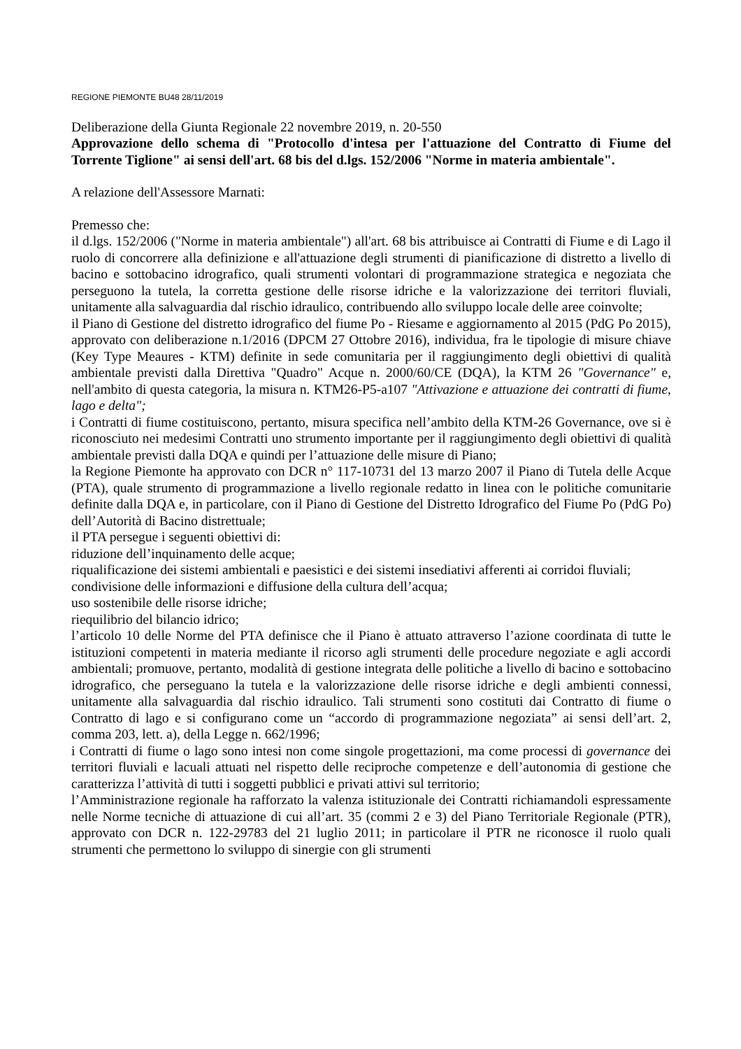REGIONE PIEMONTE BU48 28/11/2019
Deliberazione della Giunta Regionale 22 novembre 2019, n. 20-550
Approvazione dello schema di "Protocollo d'intesa per l'attuazione del Contratto di Fiume del Torrente Tiglione" ai sensi dell'art. 68 bis del d.lgs. 152/2006 "Norme in materia ambientale".
A relazione dell'Assessore Marnati:
Premesso che:
il d.lgs. 152/2006 ("Norme in materia ambientale") all'art. 68 bis attribuisce ai Contratti di Fiume e di Lago il ruolo di concorrere alla definizione e all'attuazione degli strumenti di pianificazione di distretto a livello di bacino e sottobacino idrografico, quali strumenti volontari di programmazione strategica e negoziata che perseguono la tutela, la corretta gestione delle risorse idriche e la valorizzazione dei territori fluviali, unitamente alla salvaguardia dal rischio idraulico, contribuendo allo sviluppo locale delle aree coinvolte;
il Piano di Gestione del distretto idrografico del fiume Po - Riesame e aggiornamento al 2015 (PdG Po 2015), approvato con deliberazione n.1/2016 (DPCM 27 Ottobre 2016), individua, fra le tipologie di misure chiave (Key Type Meaures - KTM) definite in sede comunitaria per il raggiungimento degli obiettivi di qualità ambientale previsti dalla Direttiva "Quadro" Acque n. 2000/60/CE (DQA), la KTM 26 "Governance" e, nell'ambito di questa categoria, la misura n. KTM26-P5-a107 "Attivazione e attuazione dei contratti di fiume, lago e delta";
i Contratti di fiume costituiscono, pertanto, misura specifica nell’ambito della KTM-26 Governance, ove si è riconosciuto nei medesimi Contratti uno strumento importante per il raggiungimento degli obiettivi di qualità ambientale previsti dalla DQA e quindi per l’attuazione delle misure di Piano;
la Regione Piemonte ha approvato con DCR n° 117-10731 del 13 marzo 2007 il Piano di Tutela delle Acque (PTA), quale strumento di programmazione a livello regionale redatto in linea con le politiche comunitarie definite dalla DQA e, in particolare, con il Piano di Gestione del Distretto Idrografico del Fiume Po (PdG Po) dell’Autorità di Bacino distrettuale;
il PTA persegue i seguenti obiettivi di:
riduzione dell’inquinamento delle acque;
riqualificazione dei sistemi ambientali e paesistici e dei sistemi insediativi afferenti ai corridoi fluviali;
condivisione delle informazioni e diffusione della cultura dell’acqua;
uso sostenibile delle risorse idriche;
riequilibrio del bilancio idrico;
l’articolo 10 delle Norme del PTA definisce che il Piano è attuato attraverso l’azione coordinata di tutte le istituzioni competenti in materia mediante il ricorso agli strumenti delle procedure negoziate e agli accordi ambientali; promuove, pertanto, modalità di gestione integrata delle politiche a livello di bacino e sottobacino idrografico, che perseguano la tutela e la valorizzazione delle risorse idriche e degli ambienti connessi, unitamente alla salvaguardia dal rischio idraulico. Tali strumenti sono costituti dai Contratto di fiume o Contratto di lago e si configurano come un “accordo di programmazione negoziata” ai sensi dell’art. 2, comma 203, lett. a), della Legge n. 662/1996;
i Contratti di fiume o lago sono intesi non come singole progettazioni, ma come processi di governance dei territori fluviali e lacuali attuati nel rispetto delle reciproche competenze e dell’autonomia di gestione che caratterizza l’attività di tutti i soggetti pubblici e privati attivi sul territorio;
l’Amministrazione regionale ha rafforzato la valenza istituzionale dei Contratti richiamandoli espressamente nelle Norme tecniche di attuazione di cui all’art. 35 (commi 2 e 3) del Piano Territoriale Regionale (PTR), approvato con DCR n. 122-29783 del 21 luglio 2011; in particolare il PTR ne riconosce il ruolo quali strumenti che permettono lo sviluppo di sinergie con gli strumenti